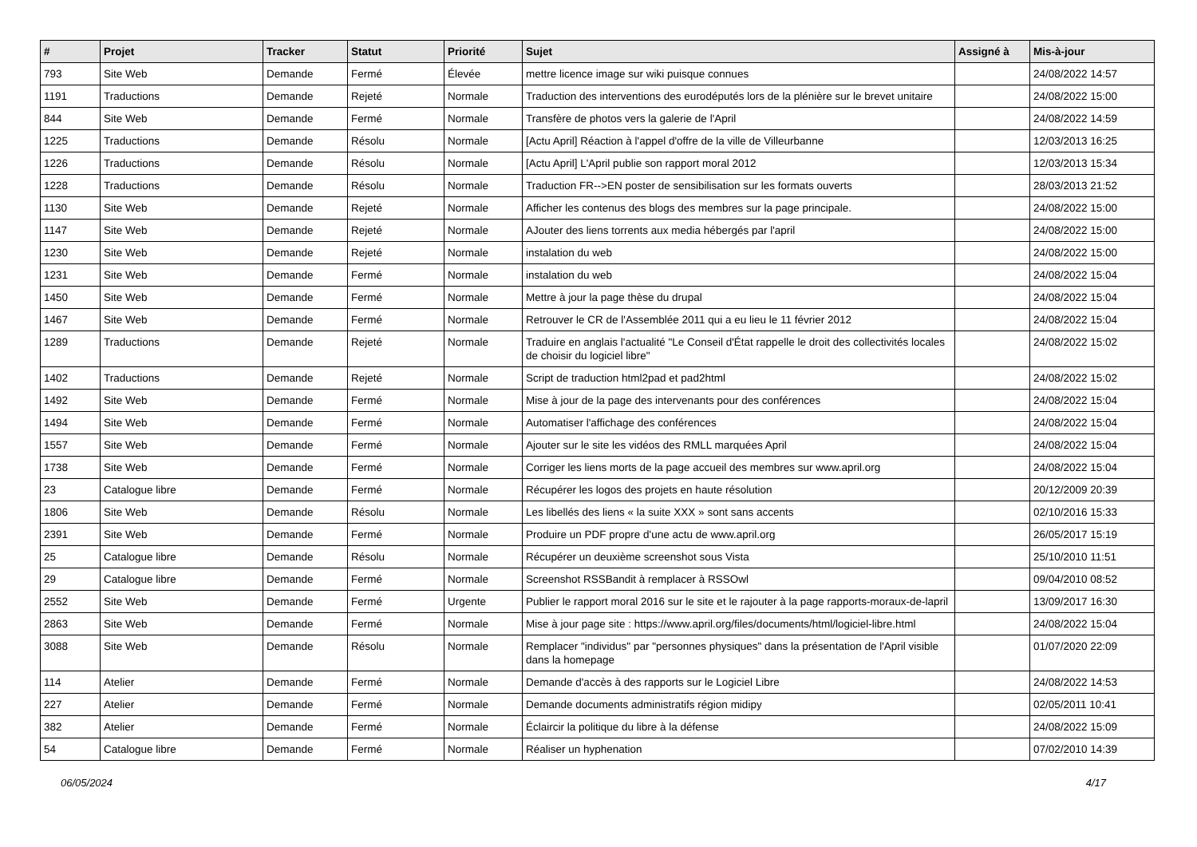| # | Projet | Tracker | Statut | Priorité | Sujet | Assigné à | Mis-à-jour |
| --- | --- | --- | --- | --- | --- | --- | --- |
| 793 | Site Web | Demande | Fermé | Élevée | mettre licence image sur wiki puisque connues | | 24/08/2022 14:57 |
| 1191 | Traductions | Demande | Rejeté | Normale | Traduction des interventions des eurodéputés lors de la plénière sur le brevet unitaire | | 24/08/2022 15:00 |
| 844 | Site Web | Demande | Fermé | Normale | Transfère de photos vers la galerie de l'April | | 24/08/2022 14:59 |
| 1225 | Traductions | Demande | Résolu | Normale | [Actu April] Réaction à l'appel d'offre de la ville de Villeurbanne | | 12/03/2013 16:25 |
| 1226 | Traductions | Demande | Résolu | Normale | [Actu April] L'April publie son rapport moral 2012 | | 12/03/2013 15:34 |
| 1228 | Traductions | Demande | Résolu | Normale | Traduction FR-->EN poster de sensibilisation sur les formats ouverts | | 28/03/2013 21:52 |
| 1130 | Site Web | Demande | Rejeté | Normale | Afficher les contenus des blogs des membres sur la page principale. | | 24/08/2022 15:00 |
| 1147 | Site Web | Demande | Rejeté | Normale | AJouter des liens torrents aux media hébergés par l'april | | 24/08/2022 15:00 |
| 1230 | Site Web | Demande | Rejeté | Normale | instalation du web | | 24/08/2022 15:00 |
| 1231 | Site Web | Demande | Fermé | Normale | instalation du web | | 24/08/2022 15:04 |
| 1450 | Site Web | Demande | Fermé | Normale | Mettre à jour la page thèse du drupal | | 24/08/2022 15:04 |
| 1467 | Site Web | Demande | Fermé | Normale | Retrouver le CR de l'Assemblée 2011 qui a eu lieu le 11 février 2012 | | 24/08/2022 15:04 |
| 1289 | Traductions | Demande | Rejeté | Normale | Traduire en anglais l'actualité "Le Conseil d'État rappelle le droit des collectivités locales de choisir du logiciel libre" | | 24/08/2022 15:02 |
| 1402 | Traductions | Demande | Rejeté | Normale | Script de traduction html2pad et pad2html | | 24/08/2022 15:02 |
| 1492 | Site Web | Demande | Fermé | Normale | Mise à jour de la page des intervenants pour des conférences | | 24/08/2022 15:04 |
| 1494 | Site Web | Demande | Fermé | Normale | Automatiser l'affichage des conférences | | 24/08/2022 15:04 |
| 1557 | Site Web | Demande | Fermé | Normale | Ajouter sur le site les vidéos des RMLL marquées April | | 24/08/2022 15:04 |
| 1738 | Site Web | Demande | Fermé | Normale | Corriger les liens morts de la page accueil des membres sur www.april.org | | 24/08/2022 15:04 |
| 23 | Catalogue libre | Demande | Fermé | Normale | Récupérer les logos des projets en haute résolution | | 20/12/2009 20:39 |
| 1806 | Site Web | Demande | Résolu | Normale | Les libellés des liens « la suite XXX » sont sans accents | | 02/10/2016 15:33 |
| 2391 | Site Web | Demande | Fermé | Normale | Produire un PDF propre d'une actu de www.april.org | | 26/05/2017 15:19 |
| 25 | Catalogue libre | Demande | Résolu | Normale | Récupérer un deuxième screenshot sous Vista | | 25/10/2010 11:51 |
| 29 | Catalogue libre | Demande | Fermé | Normale | Screenshot RSSBandit à remplacer à RSSOwl | | 09/04/2010 08:52 |
| 2552 | Site Web | Demande | Fermé | Urgente | Publier le rapport moral 2016 sur le site et le rajouter à la page rapports-moraux-de-lapril | | 13/09/2017 16:30 |
| 2863 | Site Web | Demande | Fermé | Normale | Mise à jour page site : https://www.april.org/files/documents/html/logiciel-libre.html | | 24/08/2022 15:04 |
| 3088 | Site Web | Demande | Résolu | Normale | Remplacer "individus" par "personnes physiques" dans la présentation de l'April visible dans la homepage | | 01/07/2020 22:09 |
| 114 | Atelier | Demande | Fermé | Normale | Demande d'accès à des rapports sur le Logiciel Libre | | 24/08/2022 14:53 |
| 227 | Atelier | Demande | Fermé | Normale | Demande documents administratifs région midipy | | 02/05/2011 10:41 |
| 382 | Atelier | Demande | Fermé | Normale | Éclaircir la politique du libre à la défense | | 24/08/2022 15:09 |
| 54 | Catalogue libre | Demande | Fermé | Normale | Réaliser un hyphenation | | 07/02/2010 14:39 |
06/05/2024 4/17